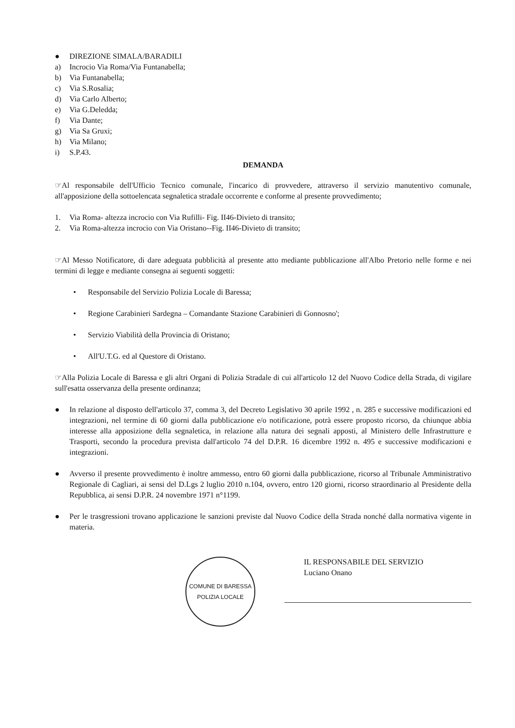● DIREZIONE SIMALA/BARADILI
a) Incrocio Via Roma/Via Funtanabella;
b) Via Funtanabella;
c) Via S.Rosalia;
d) Via Carlo Alberto;
e) Via G.Deledda;
f) Via Dante;
g) Via Sa Gruxi;
h) Via Milano;
i) S.P.43.
DEMANDA
☞Al responsabile dell'Ufficio Tecnico comunale, l'incarico di provvedere, attraverso il servizio manutentivo comunale, all'apposizione della sottoelencata segnaletica stradale occorrente e conforme al presente provvedimento;
1. Via Roma- altezza incrocio con Via Rufilli- Fig. II46-Divieto di transito;
2. Via Roma-altezza incrocio con Via Oristano--Fig. II46-Divieto di transito;
☞Al Messo Notificatore, di dare adeguata pubblicità al presente atto mediante pubblicazione all'Albo Pretorio nelle forme e nei termini di legge e mediante consegna ai seguenti soggetti:
• Responsabile del Servizio Polizia Locale di Baressa;
• Regione Carabinieri Sardegna – Comandante Stazione Carabinieri di Gonnosno';
• Servizio Viabilità della Provincia di Oristano;
• All'U.T.G. ed al Questore di Oristano.
☞Alla Polizia Locale di Baressa e gli altri Organi di Polizia Stradale di cui all'articolo 12 del Nuovo Codice della Strada, di vigilare sull'esatta osservanza della presente ordinanza;
● In relazione al disposto dell'articolo 37, comma 3, del Decreto Legislativo 30 aprile 1992 , n. 285 e successive modificazioni ed integrazioni, nel termine di 60 giorni dalla pubblicazione e/o notificazione, potrà essere proposto ricorso, da chiunque abbia interesse alla apposizione della segnaletica, in relazione alla natura dei segnali apposti, al Ministero delle Infrastrutture e Trasporti, secondo la procedura prevista dall'articolo 74 del D.P.R. 16 dicembre 1992 n. 495 e successive modificazioni e integrazioni.
● Avverso il presente provvedimento è inoltre ammesso, entro 60 giorni dalla pubblicazione, ricorso al Tribunale Amministrativo Regionale di Cagliari, ai sensi del D.Lgs 2 luglio 2010 n.104, ovvero, entro 120 giorni, ricorso straordinario al Presidente della Repubblica, ai sensi D.P.R. 24 novembre 1971 n°1199.
● Per le trasgressioni trovano applicazione le sanzioni previste dal Nuovo Codice della Strada nonché dalla normativa vigente in materia.
COMUNE DI BARESSA
POLIZIA LOCALE
IL RESPONSABILE DEL SERVIZIO
Luciano Onano